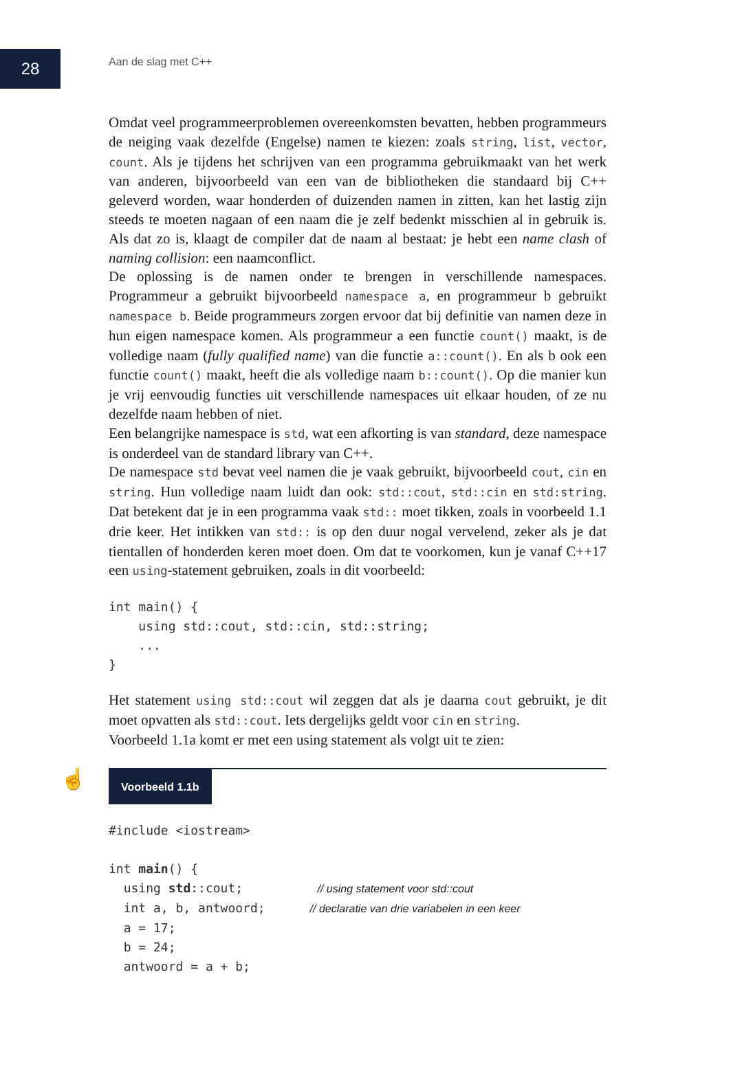28
Aan de slag met C++
Omdat veel programmeerproblemen overeenkomsten bevatten, hebben programmeurs de neiging vaak dezelfde (Engelse) namen te kiezen: zoals string, list, vector, count. Als je tijdens het schrijven van een programma gebruikmaakt van het werk van anderen, bijvoorbeeld van een van de bibliotheken die standaard bij C++ geleverd worden, waar honderden of duizenden namen in zitten, kan het lastig zijn steeds te moeten nagaan of een naam die je zelf bedenkt misschien al in gebruik is. Als dat zo is, klaagt de compiler dat de naam al bestaat: je hebt een name clash of naming collision: een naamconflict.
De oplossing is de namen onder te brengen in verschillende namespaces. Programmeur a gebruikt bijvoorbeeld namespace a, en programmeur b gebruikt namespace b. Beide programmeurs zorgen ervoor dat bij definitie van namen deze in hun eigen namespace komen. Als programmeur a een functie count() maakt, is de volledige naam (fully qualified name) van die functie a::count(). En als b ook een functie count() maakt, heeft die als volledige naam b::count(). Op die manier kun je vrij eenvoudig functies uit verschillende namespaces uit elkaar houden, of ze nu dezelfde naam hebben of niet.
Een belangrijke namespace is std, wat een afkorting is van standard, deze namespace is onderdeel van de standard library van C++.
De namespace std bevat veel namen die je vaak gebruikt, bijvoorbeeld cout, cin en string. Hun volledige naam luidt dan ook: std::cout, std::cin en std:string. Dat betekent dat je in een programma vaak std:: moet tikken, zoals in voorbeeld 1.1 drie keer. Het intikken van std:: is op den duur nogal vervelend, zeker als je dat tientallen of honderden keren moet doen. Om dat te voorkomen, kun je vanaf C++17 een using-statement gebruiken, zoals in dit voorbeeld:
int main() {
    using std::cout, std::cin, std::string;
    ...
}
Het statement using std::cout wil zeggen dat als je daarna cout gebruikt, je dit moet opvatten als std::cout. Iets dergelijks geldt voor cin en string.
Voorbeeld 1.1a komt er met een using statement als volgt uit te zien:
☝ Voorbeeld 1.1b
#include <iostream>

int main() {
  using std::cout;          // using statement voor std::cout
  int a, b, antwoord;      // declaratie van drie variabelen in een keer
  a = 17;
  b = 24;
  antwoord = a + b;